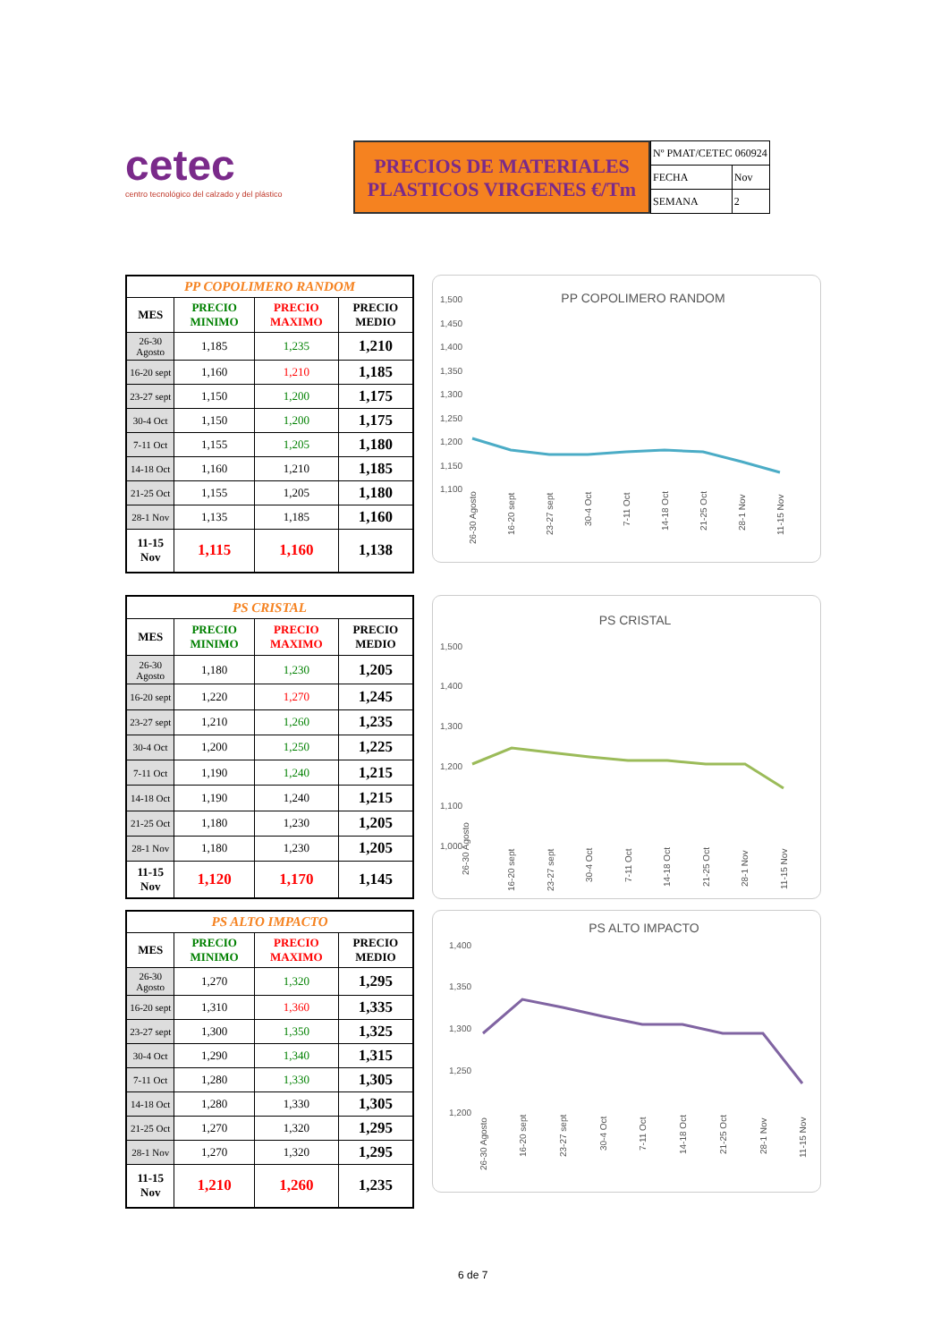cetec
centro tecnológico del calzado y del plástico
PRECIOS DE MATERIALES PLASTICOS VIRGENES €/Tm
| Nº PMAT/CETEC 060924 | |
| FECHA | Nov |
| SEMANA | 2 |
| PP COPOLIMERO RANDOM | | | |
| --- | --- | --- | --- |
| MES | PRECIO MINIMO | PRECIO MAXIMO | PRECIO MEDIO |
| 26-30 Agosto | 1,185 | 1,235 | 1,210 |
| 16-20 sept | 1,160 | 1,210 | 1,185 |
| 23-27 sept | 1,150 | 1,200 | 1,175 |
| 30-4 Oct | 1,150 | 1,200 | 1,175 |
| 7-11 Oct | 1,155 | 1,205 | 1,180 |
| 14-18 Oct | 1,160 | 1,210 | 1,185 |
| 21-25 Oct | 1,155 | 1,205 | 1,180 |
| 28-1 Nov | 1,135 | 1,185 | 1,160 |
| 11-15 Nov | 1,115 | 1,160 | 1,138 |
PP COPOLIMERO RANDOM
1,500
1,450
1,400
1,350
1,300
1,250
1,200
1,150
1,100
26-30 Agosto
16-20 sept
23-27 sept
30-4 Oct
7-11 Oct
14-18 Oct
21-25 Oct
28-1 Nov
11-15 Nov
| PS CRISTAL | | | |
| --- | --- | --- | --- |
| MES | PRECIO MINIMO | PRECIO MAXIMO | PRECIO MEDIO |
| 26-30 Agosto | 1,180 | 1,230 | 1,205 |
| 16-20 sept | 1,220 | 1,270 | 1,245 |
| 23-27 sept | 1,210 | 1,260 | 1,235 |
| 30-4 Oct | 1,200 | 1,250 | 1,225 |
| 7-11 Oct | 1,190 | 1,240 | 1,215 |
| 14-18 Oct | 1,190 | 1,240 | 1,215 |
| 21-25 Oct | 1,180 | 1,230 | 1,205 |
| 28-1 Nov | 1,180 | 1,230 | 1,205 |
| 11-15 Nov | 1,120 | 1,170 | 1,145 |
PS CRISTAL
1,500
1,400
1,300
1,200
1,100
1,000
26-30 Agosto
16-20 sept
23-27 sept
30-4 Oct
7-11 Oct
14-18 Oct
21-25 Oct
28-1 Nov
11-15 Nov
| PS ALTO IMPACTO | | | |
| --- | --- | --- | --- |
| MES | PRECIO MINIMO | PRECIO MAXIMO | PRECIO MEDIO |
| 26-30 Agosto | 1,270 | 1,320 | 1,295 |
| 16-20 sept | 1,310 | 1,360 | 1,335 |
| 23-27 sept | 1,300 | 1,350 | 1,325 |
| 30-4 Oct | 1,290 | 1,340 | 1,315 |
| 7-11 Oct | 1,280 | 1,330 | 1,305 |
| 14-18 Oct | 1,280 | 1,330 | 1,305 |
| 21-25 Oct | 1,270 | 1,320 | 1,295 |
| 28-1 Nov | 1,270 | 1,320 | 1,295 |
| 11-15 Nov | 1,210 | 1,260 | 1,235 |
PS ALTO IMPACTO
1,400
1,350
1,300
1,250
1,200
26-30 Agosto
16-20 sept
23-27 sept
30-4 Oct
7-11 Oct
14-18 Oct
21-25 Oct
28-1 Nov
11-15 Nov
6 de 7